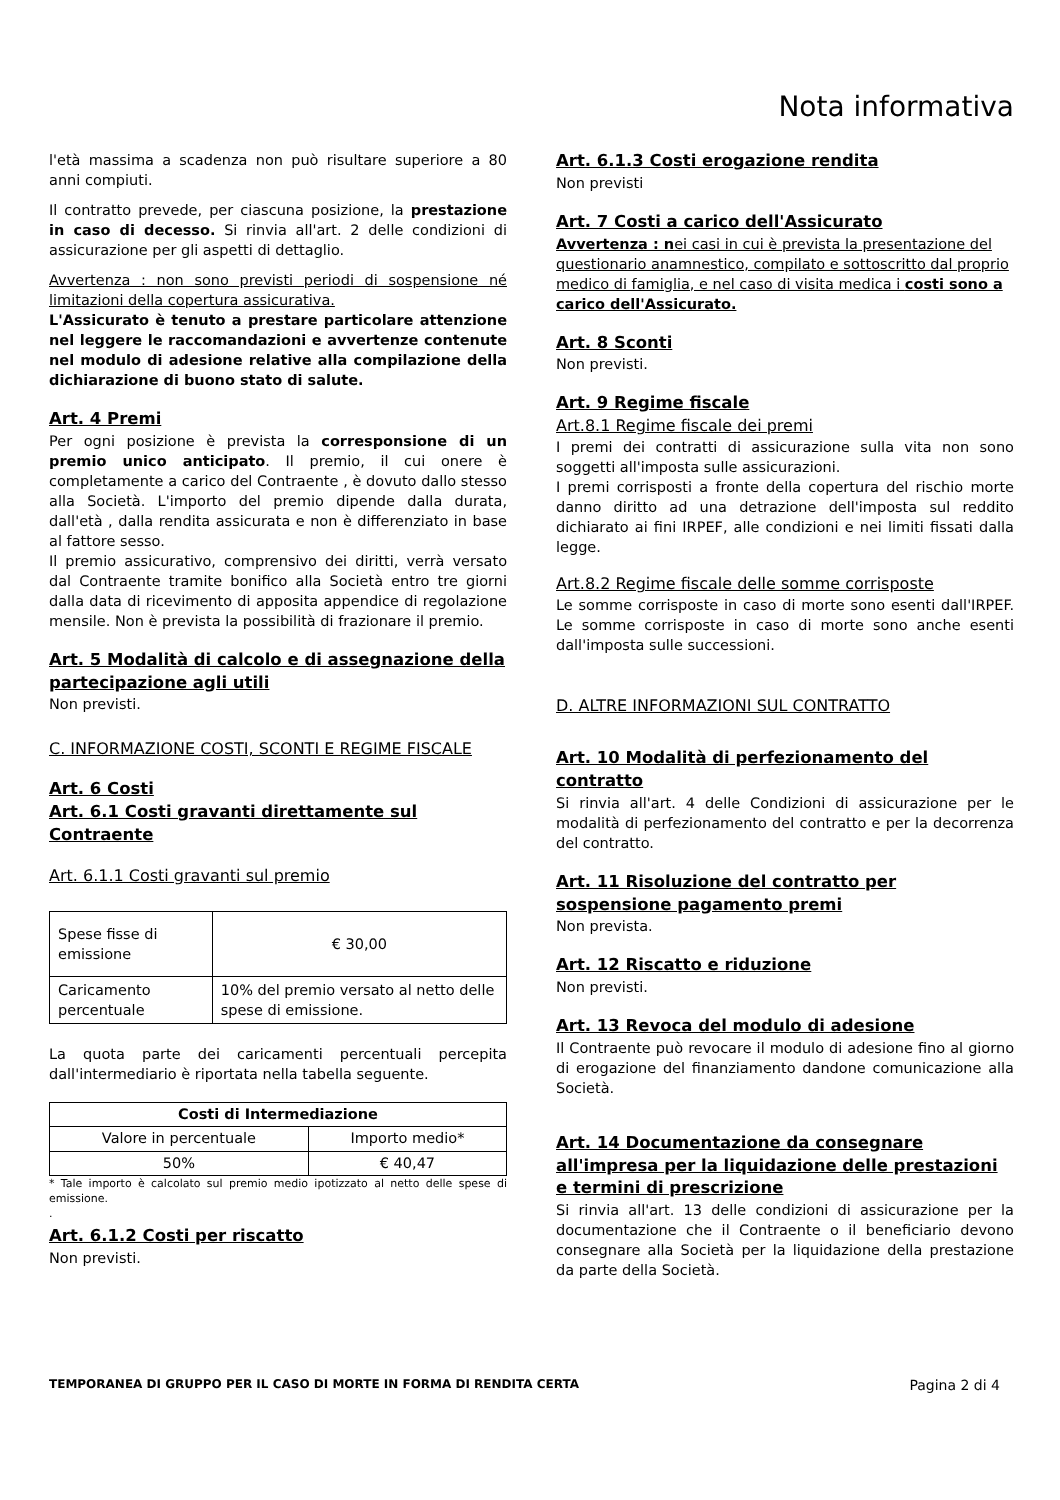Nota informativa
l'età massima a scadenza non può risultare superiore a 80 anni compiuti.
Il contratto prevede, per ciascuna posizione, la prestazione in caso di decesso. Si rinvia all'art. 2 delle condizioni di assicurazione per gli aspetti di dettaglio.
Avvertenza : non sono previsti periodi di sospensione né limitazioni della copertura assicurativa.
L'Assicurato è tenuto a prestare particolare attenzione nel leggere le raccomandazioni e avvertenze contenute nel modulo di adesione relative alla compilazione della dichiarazione di buono stato di salute.
Art. 4 Premi
Per ogni posizione è prevista la corresponsione di un premio unico anticipato. Il premio, il cui onere è completamente a carico del Contraente , è dovuto dallo stesso alla Società. L'importo del premio dipende dalla durata, dall'età , dalla rendita assicurata e non è differenziato in base al fattore sesso.
Il premio assicurativo, comprensivo dei diritti, verrà versato dal Contraente tramite bonifico alla Società entro tre giorni dalla data di ricevimento di apposita appendice di regolazione mensile. Non è prevista la possibilità di frazionare il premio.
Art. 5 Modalità di calcolo e di assegnazione della partecipazione agli utili
Non previsti.
C. INFORMAZIONE COSTI, SCONTI E REGIME FISCALE
Art. 6 Costi
Art. 6.1 Costi gravanti direttamente sul Contraente
Art. 6.1.1 Costi gravanti sul premio
| Spese fisse di emissione | € 30,00 |
| Caricamento percentuale | 10% del premio versato al netto delle spese di emissione. |
La quota parte dei caricamenti percentuali percepita dall'intermediario è riportata nella tabella seguente.
| Costi di Intermediazione | |
| --- | --- |
| Valore in percentuale | Importo medio* |
| 50% | € 40,47 |
* Tale importo è calcolato sul premio medio ipotizzato al netto delle spese di emissione.
.
Art. 6.1.2 Costi per riscatto
Non previsti.
Art. 6.1.3 Costi erogazione rendita
Non previsti
Art. 7 Costi a carico dell'Assicurato
Avvertenza : nei casi in cui è prevista la presentazione del questionario anamnestico, compilato e sottoscritto dal proprio medico di famiglia, e nel caso di visita medica i costi sono a carico dell'Assicurato.
Art. 8 Sconti
Non previsti.
Art. 9 Regime fiscale
Art.8.1 Regime fiscale dei premi
I premi dei contratti di assicurazione sulla vita non sono soggetti all'imposta sulle assicurazioni.
I premi corrisposti a fronte della copertura del rischio morte danno diritto ad una detrazione dell'imposta sul reddito dichiarato ai fini IRPEF, alle condizioni e nei limiti fissati dalla legge.
Art.8.2 Regime fiscale delle somme corrisposte
Le somme corrisposte in caso di morte sono esenti dall'IRPEF. Le somme corrisposte in caso di morte sono anche esenti dall'imposta sulle successioni.
D. ALTRE INFORMAZIONI SUL CONTRATTO
Art. 10 Modalità di perfezionamento del contratto
Si rinvia all'art. 4 delle Condizioni di assicurazione per le modalità di perfezionamento del contratto e per la decorrenza del contratto.
Art. 11 Risoluzione del contratto per sospensione pagamento premi
Non prevista.
Art. 12 Riscatto e riduzione
Non previsti.
Art. 13 Revoca del modulo di adesione
Il Contraente può revocare il modulo di adesione fino al giorno di erogazione del finanziamento dandone comunicazione alla Società.
Art. 14 Documentazione da consegnare all'impresa per la liquidazione delle prestazioni e termini di prescrizione
Si rinvia all'art. 13 delle condizioni di assicurazione per la documentazione che il Contraente o il beneficiario devono consegnare alla Società per la liquidazione della prestazione da parte della Società.
TEMPORANEA DI GRUPPO PER IL CASO DI MORTE IN FORMA DI RENDITA CERTA Pagina 2 di 4